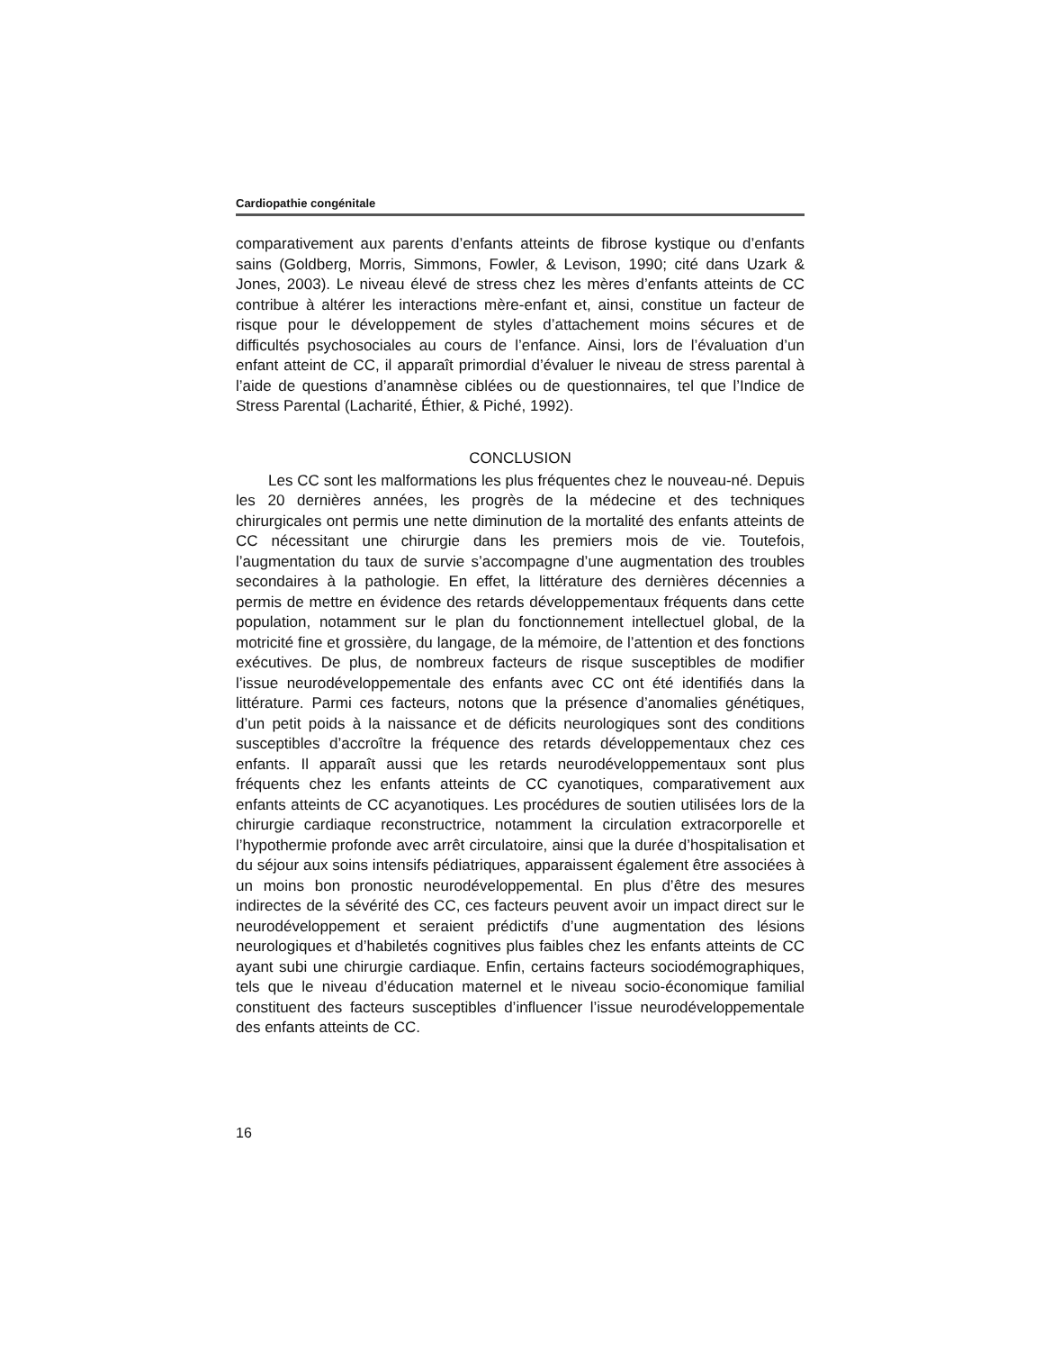Cardiopathie congénitale
comparativement aux parents d’enfants atteints de fibrose kystique ou d’enfants sains (Goldberg, Morris, Simmons, Fowler, & Levison, 1990; cité dans Uzark & Jones, 2003). Le niveau élevé de stress chez les mères d’enfants atteints de CC contribue à altérer les interactions mère-enfant et, ainsi, constitue un facteur de risque pour le développement de styles d’attachement moins sécures et de difficultés psychosociales au cours de l’enfance. Ainsi, lors de l’évaluation d’un enfant atteint de CC, il apparaît primordial d’évaluer le niveau de stress parental à l’aide de questions d’anamnèse ciblées ou de questionnaires, tel que l’Indice de Stress Parental (Lacharité, Éthier, & Piché, 1992).
CONCLUSION
Les CC sont les malformations les plus fréquentes chez le nouveau-né. Depuis les 20 dernières années, les progrès de la médecine et des techniques chirurgicales ont permis une nette diminution de la mortalité des enfants atteints de CC nécessitant une chirurgie dans les premiers mois de vie. Toutefois, l’augmentation du taux de survie s’accompagne d’une augmentation des troubles secondaires à la pathologie. En effet, la littérature des dernières décennies a permis de mettre en évidence des retards développementaux fréquents dans cette population, notamment sur le plan du fonctionnement intellectuel global, de la motricité fine et grossière, du langage, de la mémoire, de l’attention et des fonctions exécutives. De plus, de nombreux facteurs de risque susceptibles de modifier l’issue neurodéveloppementale des enfants avec CC ont été identifiés dans la littérature. Parmi ces facteurs, notons que la présence d’anomalies génétiques, d’un petit poids à la naissance et de déficits neurologiques sont des conditions susceptibles d’accroître la fréquence des retards développementaux chez ces enfants. Il apparaît aussi que les retards neurodéveloppementaux sont plus fréquents chez les enfants atteints de CC cyanotiques, comparativement aux enfants atteints de CC acyanotiques. Les procédures de soutien utilisées lors de la chirurgie cardiaque reconstructrice, notamment la circulation extracorporelle et l’hypothermie profonde avec arrêt circulatoire, ainsi que la durée d’hospitalisation et du séjour aux soins intensifs pédiatriques, apparaissent également être associées à un moins bon pronostic neurodéveloppemental. En plus d’être des mesures indirectes de la sévérité des CC, ces facteurs peuvent avoir un impact direct sur le neurodéveloppement et seraient prédictifs d’une augmentation des lésions neurologiques et d’habiletés cognitives plus faibles chez les enfants atteints de CC ayant subi une chirurgie cardiaque. Enfin, certains facteurs sociodémographiques, tels que le niveau d’éducation maternel et le niveau socio-économique familial constituent des facteurs susceptibles d’influencer l’issue neurodéveloppementale des enfants atteints de CC.
16